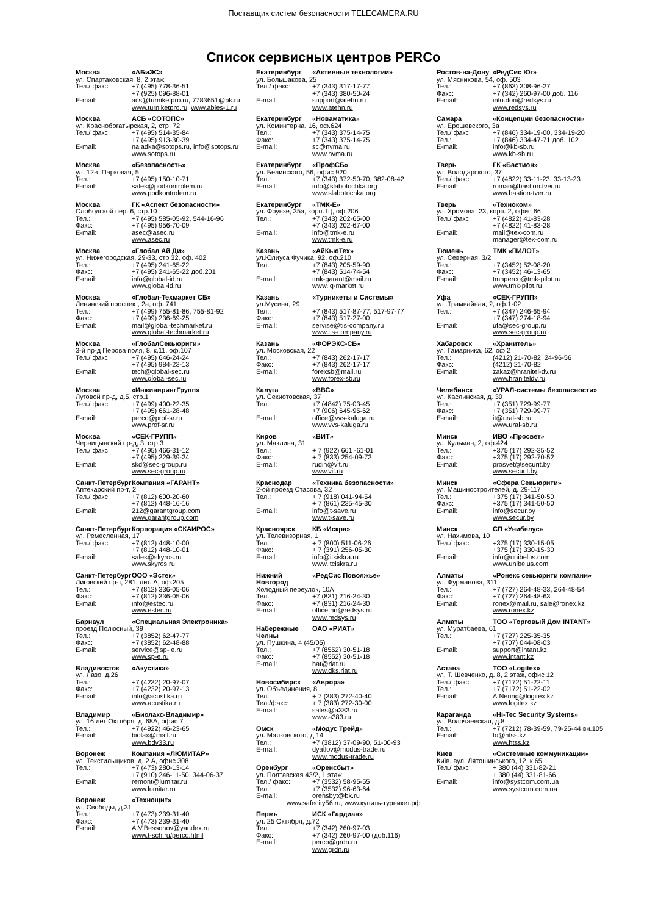Поставщик систем безопасности TELECAMERA.RU
Список сервисных центров PERCo
Москва «АБиЭС»
ул. Спартаковская, 8, 2 этаж
Тел./ факс: +7 (495) 778-36-51
+7 (925) 096-88-01
E-mail: acs@turniketpro.ru, 7783651@bk.ru
www.turniketpro.ru, www.abies-1.ru
Москва АСБ «СОТОПС»
ул. Краснобогатырская, 2, стр. 72
Тел./ факс: +7 (495) 514-35-84
+7 (495) 913-30-39
E-mail: naladka@sotops.ru, info@sotops.ru
www.sotops.ru
Москва «Безопасность»
ул. 12-я Парковая, 5
Тел.: +7 (495) 150-10-71
E-mail: sales@podkontrolem.ru
www.podkontrolem.ru
Москва ГК «Аспект безопасности»
Слободской пер. 6, стр.10
Тел.: +7 (495) 585-05-92, 544-16-96
Факс: +7 (495) 956-70-09
E-mail: asec@asec.ru
www.asec.ru
Москва «Глобал Ай Ди»
ул. Нижегородская, 29-33, стр 32, оф. 402
Тел.: +7 (495) 241-65-22
Факс: +7 (495) 241-65-22 доб.201
E-mail: info@global-id.ru
www.global-id.ru
Москва «Глобал-Техмаркет СБ»
Ленинский проспект, 2а, оф. 741
Тел.: +7 (499) 755-81-86, 755-81-92
Факс: +7 (499) 236-69-25
E-mail: mail@global-techmarket.ru
www.global-techmarket.ru
Москва «ГлобалСекьюрити»
3-й пр-д Перова поля, 8, к.11, оф.107
Тел./ факс: +7 (495) 646-24-24
+7 (495) 984-23-13
E-mail: tech@global-sec.ru
www.global-sec.ru
Москва «ИнжинирингГрупп»
Луговой пр-д, д.5, стр.1
Тел./ факс: +7 (499) 400-22-35
+7 (495) 661-28-48
E-mail: perco@prof-sr.ru
www.prof-sr.ru
Москва «СЕК-ГРУПП»
Черницынский пр-д, 3, стр.3
Тел./ факс +7 (495) 466-31-12
+7 (495) 229-39-24
E-mail: skd@sec-group.ru
www.sec-group.ru
Санкт-Петербург Компания «ГАРАНТ»
Аптекарский пр-т, 2
Тел./ факс: +7 (812) 600-20-60
+7 (812) 448-16-16
E-mail: 212@garantgroup.com
www.garantgroup.com
Санкт-Петербург Корпорация «СКАИРОС»
ул. Ремесленная, 17
Тел./ факс: +7 (812) 448-10-00
+7 (812) 448-10-01
E-mail: sales@skyros.ru
www.skyros.ru
Санкт-Петербург ООО «Эстек»
Лиговский пр-т, 281, лит. А, оф.205
Тел.: +7 (812) 336-05-06
Факс: +7 (812) 336-05-06
E-mail: info@estec.ru
www.estec.ru
Барнаул «Специальная Электроника»
проезд Полюсный, 39
Тел.: +7 (3852) 62-47-77
Факс: +7 (3852) 62-48-88
E-mail: service@sp- e.ru
www.sp-e.ru
Владивосток «Акустика»
ул. Лазо, д.26
Тел.: +7 (4232) 20-97-07
Факс: +7 (4232) 20-97-13
E-mail: info@acustika.ru
www.acustika.ru
Владимир «Биолакс-Владимир»
ул. 16 лет Октября, д. 68А, офис 7
Тел.: +7 (4922) 46-23-65
E-mail: biolax@mail.ru
www.bdv33.ru
Воронеж Компания «ЛЮМИТАР»
ул. Текстильщиков, д. 2 А, офис 308
Тел.: +7 (473) 280-13-14
+7 (910) 246-11-50, 344-06-37
E-mail: remont@lumitar.ru
www.lumitar.ru
Воронеж «Технощит»
ул. Свободы, д.31
Тел.: +7 (473) 239-31-40
Факс: +7 (473) 239-31-40
E-mail: A.V.Bessonov@yandex.ru
www.t-sch.ru/perco.html
Екатеринбург «Активные технологии»
ул. Большакова, 25
Тел./ факс: +7 (343) 317-17-77
+7 (343) 380-50-24
E-mail: support@atehn.ru
www.atehn.ru
Екатеринбург «Новаматика»
ул. Коминтерна, 16, оф.624
Тел.: +7 (343) 375-14-75
Факс: +7 (343) 375-14-75
E-mail: sc@nvma.ru
www.nvma.ru
Екатеринбург «ПрофСБ»
ул. Белинского, 56, офис 920
Тел.: +7 (343) 372-50-70, 382-08-42
E-mail: info@slabotochka.org
www.slabotochka.org
Екатеринбург «ТМК-Е»
ул. Фрунзе, 35а, корп. Щ, оф.206
Тел.: +7 (343) 202-65-00
+7 (343) 202-67-00
E-mail: info@tmk-e.ru
www.tmk-e.ru
Казань «АйКьюТех»
ул.Юлиуса Фучика, 92, оф.210
Тел.: +7 (843) 205-59-90
+7 (843) 514-74-54
E-mail: tmk-garant@mail.ru
www.iq-market.ru
Казань «Турникеты и Системы»
ул.Мусина, 29
Тел.: +7 (843) 517-87-77, 517-97-77
Факс: +7 (843) 517-27-00
E-mail: servise@tis-company.ru
www.tis-company.ru
Казань «ФОРЭКС-СБ»
ул. Московская, 22
Тел.: +7 (843) 262-17-17
Факс: +7 (843) 262-17-17
E-mail: forexsb@mail.ru
www.forex-sb.ru
Калуга «ВВС»
ул. Секиотовская, 37
Тел.: +7 (4842) 75-03-45
+7 (906) 645-95-62
E-mail: office@vvs-kaluga.ru
www.vvs-kaluga.ru
Киров «ВИТ»
ул. Маклина, 31
Тел.: + 7 (922) 661 -61-01
Факс: + 7 (833) 254-09-73
E-mail: rudin@vit.ru
www.vit.ru
Краснодар «Техника безопасности»
2-ой проезд Стасова, 32
Тел.: + 7 (918) 041-94-54
+ 7 (861) 235-45-30
E-mail: info@t-save.ru
www.t-save.ru
Красноярск КБ «Искра»
ул. Телевизорная, 1
Тел.: + 7 (800) 511-06-26
Факс: + 7 (391) 256-05-30
E-mail: info@itsiskra.ru
www.itciskra.ru
Нижний Новгород «РедСис Поволжье»
Холодный переулок, 10А
Тел.: +7 (831) 216-24-30
Факс: +7 (831) 216-24-30
E-mail: office.nn@redsys.ru
www.redsys.ru
Набережные Челны ОАО «РИАТ»
ул. Пушкина, 4 (45/05)
Тел.: +7 (8552) 30-51-18
Факс: +7 (8552) 30-51-18
E-mail: hat@riat.ru
www.dks.riat.ru
Новосибирск «Аврора»
ул. Объединения, 8
Тел.: + 7 (383) 272-40-40
Тел./факс: + 7 (383) 272-30-00
E-mail: sales@a383.ru
www.a383.ru
Омск «Модус Трейд»
ул. Маяковского, д.14
Тел.: +7 (3812) 37-09-90, 51-00-93
E-mail: dyatlov@modus-trade.ru
www.modus-trade.ru
Оренбург «Оренсбыт»
ул. Полтавская 43/2, 1 этаж
Тел./ факс: +7 (3532) 58-95-55
Тел.: +7 (3532) 96-63-64
E-mail: orensbyt@bk.ru
www.safecity56.ru, www.купить-турникет.рф
Пермь ИСК «Гардиан»
ул. 25 Октября, д.72
Тел.: +7 (342) 260-97-03
Факс: +7 (342) 260-97-00 (доб.116)
E-mail: perco@grdn.ru
www.grdn.ru
Ростов-на-Дону «РедСис Юг»
ул. Мясникова, 54, оф. 503
Тел.: +7 (863) 308-96-27
Факс: +7 (342) 260-97-00 доб. 116
E-mail: info.don@redsys.ru
www.redsys.ru
Самара «Концепции безопасности»
ул. Ерошевского, 3а
Тел./ факс: +7 (846) 334-19-00, 334-19-20
Тел.: +7 (846) 334-47-71 доб. 102
E-mail: info@kb-sb.ru
www.kb-sb.ru
Тверь ГК «Бастион»
ул. Володарского, 37
Тел./ факс: +7 (4822) 33-11-23, 33-13-23
E-mail: roman@bastion.tver.ru
www.bastion-tver.ru
Тверь «Техноком»
ул. Хромова, 23, корп. 2, офис 66
Тел./ факс: +7 (4822) 41-83-28
+7 (4822) 41-83-28
E-mail: mail@tex-com.ru
manager@tex-com.ru
Тюмень ТМК «ПИЛОТ»
ул. Северная, 3/2
Тел.: +7 (3452) 52-08-20
Факс: +7 (3452) 46-13-65
E-mail: tmnperco@tmk-pilot.ru
www.tmk-pilot.ru
Уфа «СЕК-ГРУПП»
ул. Трамвайная, 2, оф.1-02
Тел.: +7 (347) 246-65-94
+7 (347) 274-18-94
E-mail: ufa@sec-group.ru
www.sec-group.ru
Хабаровск «Хранитель»
ул. Гамарника, 62, оф.2
Тел.: (4212) 21-70-82, 24-96-56
Факс: (4212) 21-70-82
E-mail: zakaz@hranitel-dv.ru
www.hraniteldv.ru
Челябинск «УРАЛ-системы безопасности»
ул. Каслинская, д. 30
Тел.: +7 (351) 729-99-77
Факс: +7 (351) 729-99-77
E-mail: it@ural-sb.ru
www.ural-sb.ru
Минск ИВО «Просвет»
ул. Кульман, 2, оф.424
Тел.: +375 (17) 292-35-52
Факс: +375 (17) 292-70-52
E-mail: prosvet@securit.by
www.securit.by
Минск «Сфера Секьюрити»
ул. Машиностроителей, д. 29-117
Тел.: +375 (17) 341-50-50
Факс: +375 (17) 341-50-50
E-mail: info@secur.by
www.secur.by
Минск СП «Унибелус»
ул. Нахимова, 10
Тел./ факс: +375 (17) 330-15-05
+375 (17) 330-15-30
E-mail: info@unibelus.com
www.unibelus.com
Алматы «Ронекс секьюрити компани»
ул. Фурманова, 311
Тел.: +7 (727) 264-48-33, 264-48-54
Факс: +7 (727) 264-48-63
E-mail: ronex@mail.ru, sale@ronex.kz
www.ronex.kz
Алматы ТОО «Торговый Дом INTANT»
ул. Муратбаева, 61
Тел.: +7 (727) 225-35-35
+7 (707) 044-08-03
E-mail: support@intant.kz
www.intant.kz
Астана ТОО «Logitex»
ул. Т. Шевченко, д. 8, 2 этаж, офис 12
Тел./ факс: +7 (7172) 51-22-11
Тел.: +7 (7172) 51-22-02
E-mail: A.Nering@logitex.kz
www.logitex.kz
Караганда «Hi-Tec Security Systems»
ул. Волочаевская, д.8
Тел.: +7 (7212) 78-39-59, 79-25-44 вн.105
E-mail: to@htss.kz
www.htss.kz
Киев «Системные коммуникации»
Київ, вул. Лятошинського, 12, к.65
Тел./ факс: + 380 (44) 331-82-21
+ 380 (44) 331-81-66
E-mail: info@systcom.com.ua
www.systcom.com.ua